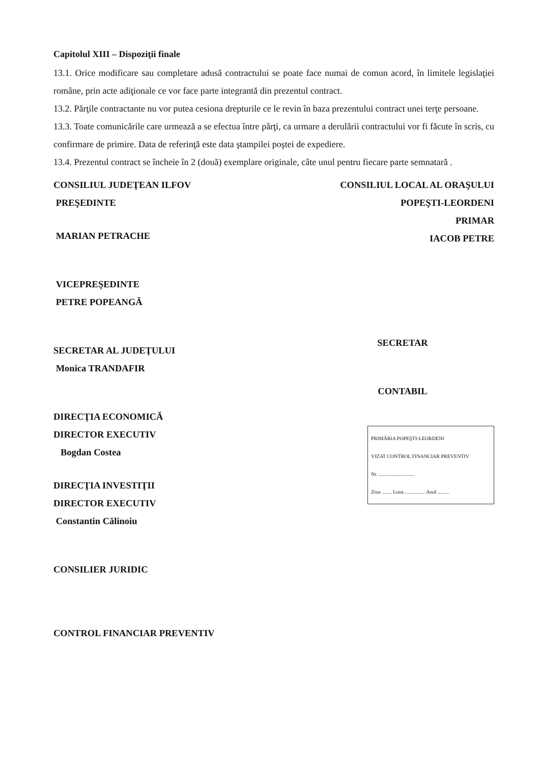Capitolul XIII – Dispoziţii finale
13.1. Orice modificare sau completare adusă contractului se poate face numai de comun acord, în limitele legislaţiei române, prin acte adiţionale ce vor face parte integrantă din prezentul contract.
13.2. Părţile contractante nu vor putea cesiona drepturile ce le revin în baza prezentului contract unei terţe persoane.
13.3. Toate comunicările care urmează a se efectua între părţi, ca urmare a derulării contractului vor fi făcute în scris, cu confirmare de primire. Data de referinţă este data ştampilei poştei de expediere.
13.4. Prezentul contract se încheie în 2 (două) exemplare originale, câte unul pentru fiecare parte semnatară .
CONSILIUL JUDEŢEAN ILFOV
PREŞEDINTE
MARIAN PETRACHE
VICEPREŞEDINTE
PETRE POPEANGĂ
SECRETAR AL JUDEŢULUI
Monica TRANDAFIR
DIRECŢIA ECONOMICĂ
DIRECTOR EXECUTIV
Bogdan Costea
DIRECŢIA INVESTIŢII
DIRECTOR EXECUTIV
Constantin Călinoiu
CONSILIER JURIDIC
CONTROL FINANCIAR PREVENTIV
CONSILIUL LOCAL AL ORAŞULUI
POPEŞTI-LEORDENI
PRIMAR
IACOB PETRE
SECRETAR
CONTABIL
PRIMĂRIA POPEŞTI-LEORDENI
VIZAT CONTROL FINANCIAR PREVENTIV
Nr. ............................
Ziua ........ Luna ................ Anul .........